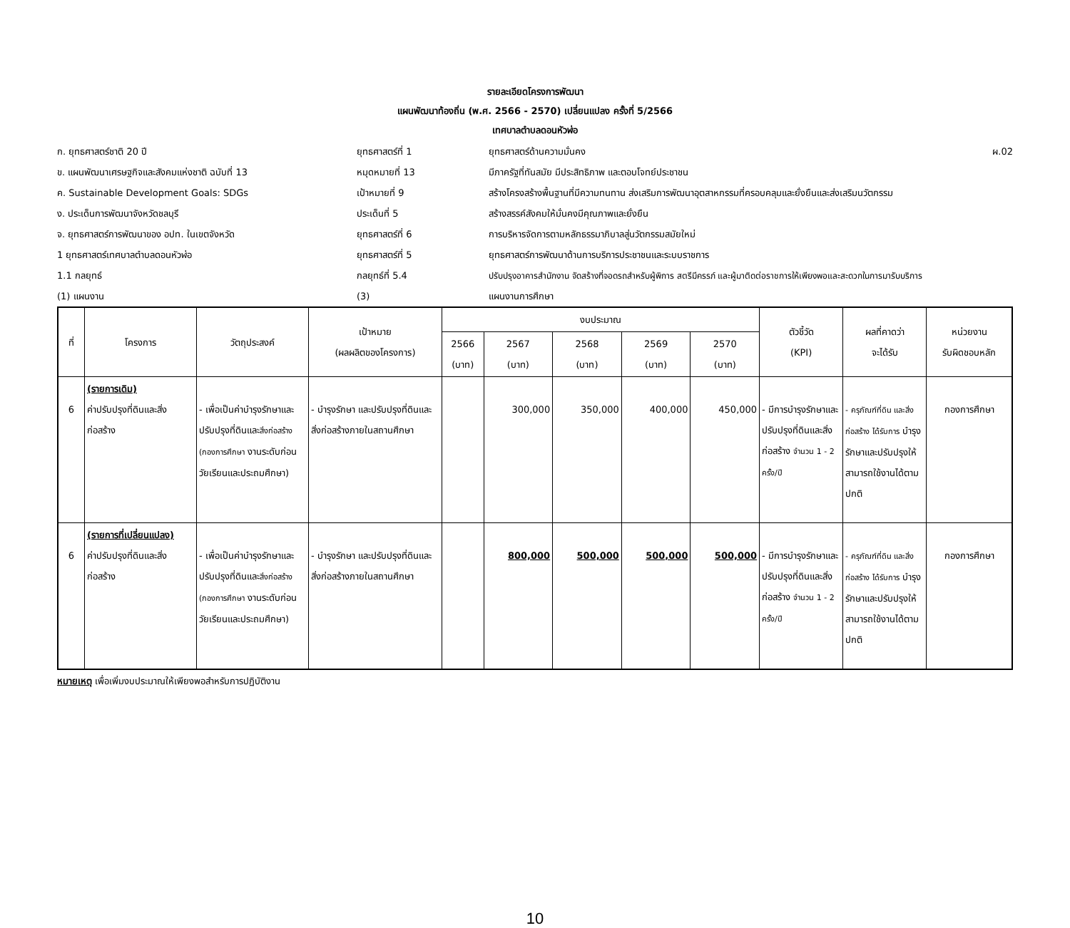รายละเอียดโครงการพัฒนา
แผนพัฒนาท้องถิ่น (พ.ศ. 2566 - 2570) เปลี่ยนแปลง ครั้งที่ 5/2566
เทศบาลตำบลดอนหัวฬ่อ
| ก. ยุทธศาสตร์ชาติ 20 ปี | ยุทธศาสตร์ที่ 1 | ยุทธศาสตร์ด้านความมั่นคง | ผ.02 |
| ข. แผนพัฒนาเศรษฐกิจและสังคมแห่งชาติ ฉบับที่ 13 | หมุดหมายที่ 13 | มีภาครัฐที่ทันสมัย มีประสิทธิภาพ และตอบโจทย์ประชาชน | |
| ค. Sustainable Development Goals: SDGs | เป้าหมายที่ 9 | สร้างโครงสร้างพื้นฐานที่มีความทนทาน ส่งเสริมการพัฒนาอุตสาหกรรมที่ครอบคลุมและยั่งยืนและส่งเสริมนวัตกรรม | |
| ง. ประเด็นการพัฒนาจังหวัดชลบุรี | ประเด็นที่ 5 | สร้างสรรค์สังคมให้มั่นคงมีคุณภาพและยั่งยืน | |
| จ. ยุทธศาสตร์การพัฒนาของ อปท. ในเขตจังหวัด | ยุทธศาสตร์ที่ 6 | การบริหารจัดการตามหลักธรรมาภิบาลสู่นวัตกรรมสมัยใหม่ | |
| 1 ยุทธศาสตร์เทศบาลตำบลดอนหัวฬ่อ | ยุทธศาสตร์ที่ 5 | ยุทธศาสตร์การพัฒนาด้านการบริการประชาชนและระบบราชการ | |
| 1.1 กลยุทธ์ | กลยุทธ์ที่ 5.4 | ปรับปรุงอาคารสำนักงาน จัดสร้างที่จอดรถสำหรับผู้พิการ สตรีมีครรภ์ และผู้มาติดต่อราชการให้เพียงพอและสะดวกในการมารับบริการ | |
| (1) แผนงาน | (3) | แผนงานการศึกษา | |
| ที่ | โครงการ | วัตถุประสงค์ | เป้าหมาย (ผลผลิตของโครงการ) | งบประมาณ | | | | | ตัวชี้วัด (KPI) | ผลที่คาดว่า จะได้รับ | หน่วยงาน รับผิดชอบหลัก |
| --- | --- | --- | --- | --- | --- | --- | --- | --- | --- | --- | --- |
| | | | | 2566 (บาท) | 2567 (บาท) | 2568 (บาท) | 2569 (บาท) | 2570 (บาท) | | | |
| 6 | (รายการเดิม) ค่าปรับปรุงที่ดินและสิ่งก่อสร้าง | - เพื่อเป็นค่าบำรุงรักษาและปรับปรุงที่ดินและ สิ่งก่อสร้าง (กองการศึกษา งานระดับก่อนวัยเรียนและประถมศึกษา) | - บำรุงรักษา และปรับปรุงที่ดินและสิ่งก่อสร้างภายในสถานศึกษา | | 300,000 | 350,000 | 400,000 | 450,000 | - มีการบำรุงรักษาและปรับปรุงที่ดินและสิ่งก่อสร้าง จำนวน 1 - 2 ครั้ง/ปี | - ครุภัณฑ์ที่ดิน และสิ่งก่อสร้าง ได้รับการ บำรุงรักษาและปรับปรุงให้สามารถใช้งานได้ตามปกติ | กองการศึกษา |
| 6 | (รายการที่เปลี่ยนแปลง) ค่าปรับปรุงที่ดินและสิ่งก่อสร้าง | - เพื่อเป็นค่าบำรุงรักษาและปรับปรุงที่ดินและ สิ่งก่อสร้าง (กองการศึกษา งานระดับก่อนวัยเรียนและประถมศึกษา) | - บำรุงรักษา และปรับปรุงที่ดินและสิ่งก่อสร้างภายในสถานศึกษา | | 800,000 | 500,000 | 500,000 | 500,000 | - มีการบำรุงรักษาและปรับปรุงที่ดินและสิ่งก่อสร้าง จำนวน 1 - 2 ครั้ง/ปี | - ครุภัณฑ์ที่ดิน และสิ่งก่อสร้าง ได้รับการ บำรุงรักษาและปรับปรุงให้สามารถใช้งานได้ตามปกติ | กองการศึกษา |
หมายเหตุ เพื่อเพิ่มงบประมาณให้เพียงพอสำหรับการปฏิบัติงาน
10